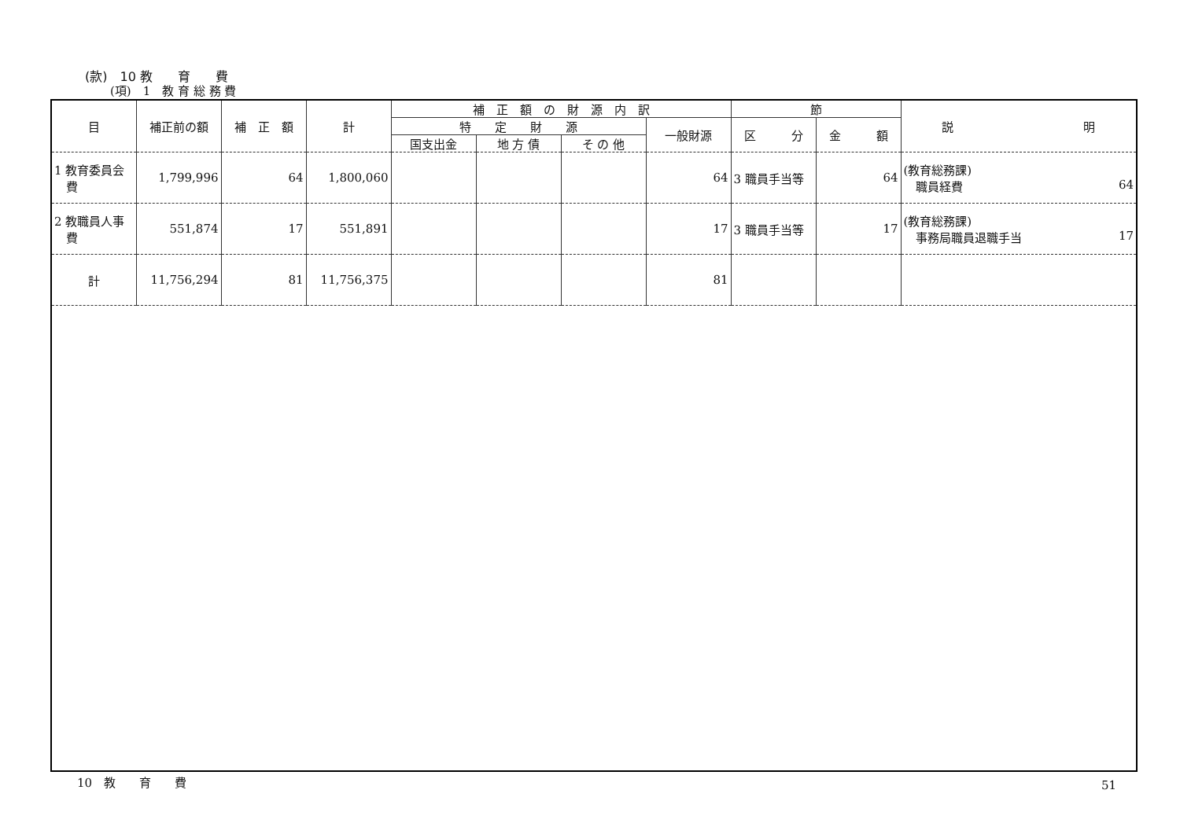(款)　10 教　　育　　費
(項)　1　教 育 総 務 費
| 目 | 補正前の額 | 補 正 額 | 計 | 補 正 額 の 財 源 内 訳 | | | | 節 | | 説 明 |
| --- | --- | --- | --- | --- | --- | --- | --- | --- | --- | --- |
| | | | | 特 定 財 源 | | | 一般財源 | 区 分 | 金 額 | |
| | | | | 国支出金 | 地 方 債 | そ の 他 | | | | |
| 1 教育委員会 費 | 1,799,996 | 64 | 1,800,060 | | | | 64 | 3 職員手当等 | 64 | (教育総務課) 職員経費 64 |
| 2 教職員人事 費 | 551,874 | 17 | 551,891 | | | | 17 | 3 職員手当等 | 17 | (教育総務課) 事務局職員退職手当 17 |
| 計 | 11,756,294 | 81 | 11,756,375 | | | | 81 | | | |
10　教　　育　　費 51